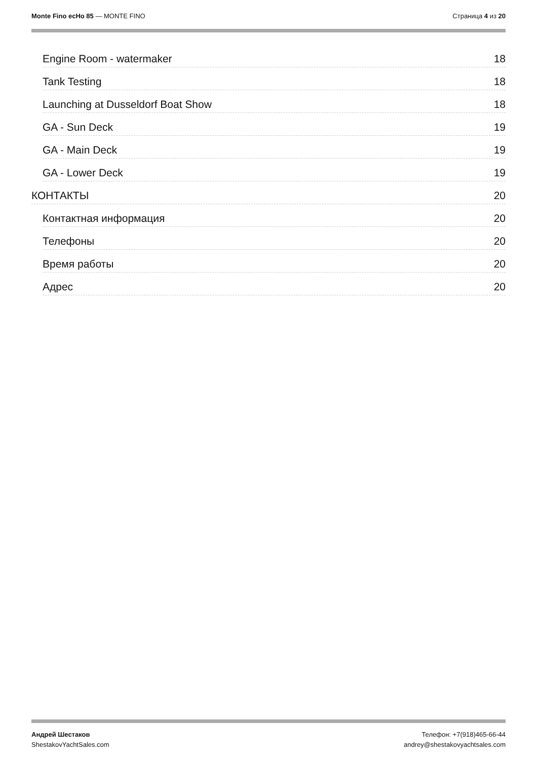Monte Fino ecHo 85 — MONTE FINO
Страница 4 из 20
Engine Room - watermaker 18
Tank Testing 18
Launching at Dusseldorf Boat Show 18
GA - Sun Deck 19
GA - Main Deck 19
GA - Lower Deck 19
КОНТАКТЫ 20
Контактная информация 20
Телефоны 20
Время работы 20
Адрес 20
Андрей Шестаков
ShestakovYachtSales.com
Телефон: +7(918)465-66-44
andrey@shestakovyachtsales.com